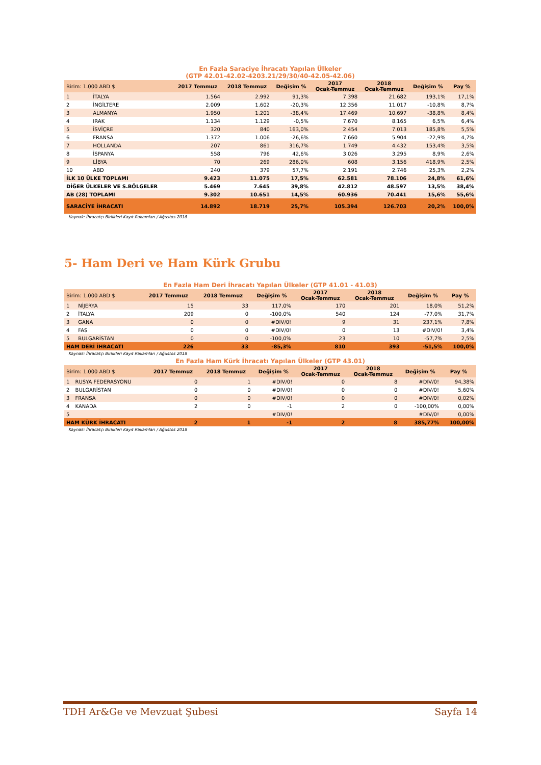| En Fazla Saraciye İhracatı Yapılan Ülkeler (GTP 42.01-42.02-4203.21/29/30/40-42.05-42.06) | | | | | | | | |
| Birim: 1.000 ABD $ | | 2017 Temmuz | 2018 Temmuz | Değişim % | 2017 Ocak-Temmuz | 2018 Ocak-Temmuz | Değişim % | Pay % |
| 1 | İTALYA | 1.564 | 2.992 | 91,3% | 7.398 | 21.682 | 193,1% | 17,1% |
| 2 | İNGİLTERE | 2.009 | 1.602 | -20,3% | 12.356 | 11.017 | -10,8% | 8,7% |
| 3 | ALMANYA | 1.950 | 1.201 | -38,4% | 17.469 | 10.697 | -38,8% | 8,4% |
| 4 | IRAK | 1.134 | 1.129 | -0,5% | 7.670 | 8.165 | 6,5% | 6,4% |
| 5 | İSVİÇRE | 320 | 840 | 163,0% | 2.454 | 7.013 | 185,8% | 5,5% |
| 6 | FRANSA | 1.372 | 1.006 | -26,6% | 7.660 | 5.904 | -22,9% | 4,7% |
| 7 | HOLLANDA | 207 | 861 | 316,7% | 1.749 | 4.432 | 153,4% | 3,5% |
| 8 | İSPANYA | 558 | 796 | 42,6% | 3.026 | 3.295 | 8,9% | 2,6% |
| 9 | LİBYA | 70 | 269 | 286,0% | 608 | 3.156 | 418,9% | 2,5% |
| 10 | ABD | 240 | 379 | 57,7% | 2.191 | 2.746 | 25,3% | 2,2% |
| İLK 10 ÜLKE TOPLAMI | | 9.423 | 11.075 | 17,5% | 62.581 | 78.106 | 24,8% | 61,6% |
| DİĞER ÜLKELER VE S.BÖLGELER | | 5.469 | 7.645 | 39,8% | 42.812 | 48.597 | 13,5% | 38,4% |
| AB (28) TOPLAMI | | 9.302 | 10.651 | 14,5% | 60.936 | 70.441 | 15,6% | 55,6% |
| SARACİYE İHRACATI | | 14.892 | 18.719 | 25,7% | 105.394 | 126.703 | 20,2% | 100,0% |
Kaynak: İhracatçı Birlikleri Kayıt Rakamları / Ağustos 2018
5- Ham Deri ve Ham Kürk Grubu
| En Fazla Ham Deri İhracatı Yapılan Ülkeler (GTP 41.01 - 41.03) | | | | | | | | |
| Birim: 1.000 ABD $ | | 2017 Temmuz | 2018 Temmuz | Değişim % | 2017 Ocak-Temmuz | 2018 Ocak-Temmuz | Değişim % | Pay % |
| 1 | NİJERYA | 15 | 33 | 117,0% | 170 | 201 | 18,0% | 51,2% |
| 2 | İTALYA | 209 | 0 | -100,0% | 540 | 124 | -77,0% | 31,7% |
| 3 | GANA | 0 | 0 | #DIV/0! | 9 | 31 | 237,1% | 7,8% |
| 4 | FAS | 0 | 0 | #DIV/0! | 0 | 13 | #DIV/0! | 3,4% |
| 5 | BULGARİSTAN | 0 | 0 | -100,0% | 23 | 10 | -57,7% | 2,5% |
| HAM DERİ İHRACATI | | 226 | 33 | -85,3% | 810 | 393 | -51,5% | 100,0% |
Kaynak: İhracatçı Birlikleri Kayıt Rakamları / Ağustos 2018
| En Fazla Ham Kürk İhracatı Yapılan Ülkeler (GTP 43.01) | | | | | | | | |
| Birim: 1.000 ABD $ | | 2017 Temmuz | 2018 Temmuz | Değişim % | 2017 Ocak-Temmuz | 2018 Ocak-Temmuz | Değişim % | Pay % |
| 1 | RUSYA FEDERASYONU | 0 | 1 | #DIV/0! | 0 | 8 | #DIV/0! | 94,38% |
| 2 | BULGARİSTAN | 0 | 0 | #DIV/0! | 0 | 0 | #DIV/0! | 5,60% |
| 3 | FRANSA | 0 | 0 | #DIV/0! | 0 | 0 | #DIV/0! | 0,02% |
| 4 | KANADA | 2 | 0 | -1 | 2 | 0 | -100,00% | 0,00% |
| 5 | | | | #DIV/0! | | | #DIV/0! | 0,00% |
| HAM KÜRK İHRACATI | | 2 | 1 | -1 | 2 | 8 | 385,77% | 100,00% |
Kaynak: İhracatçı Birlikleri Kayıt Rakamları / Ağustos 2018
TDH Ar&Ge ve Mevzuat Şubesi Sayfa 14